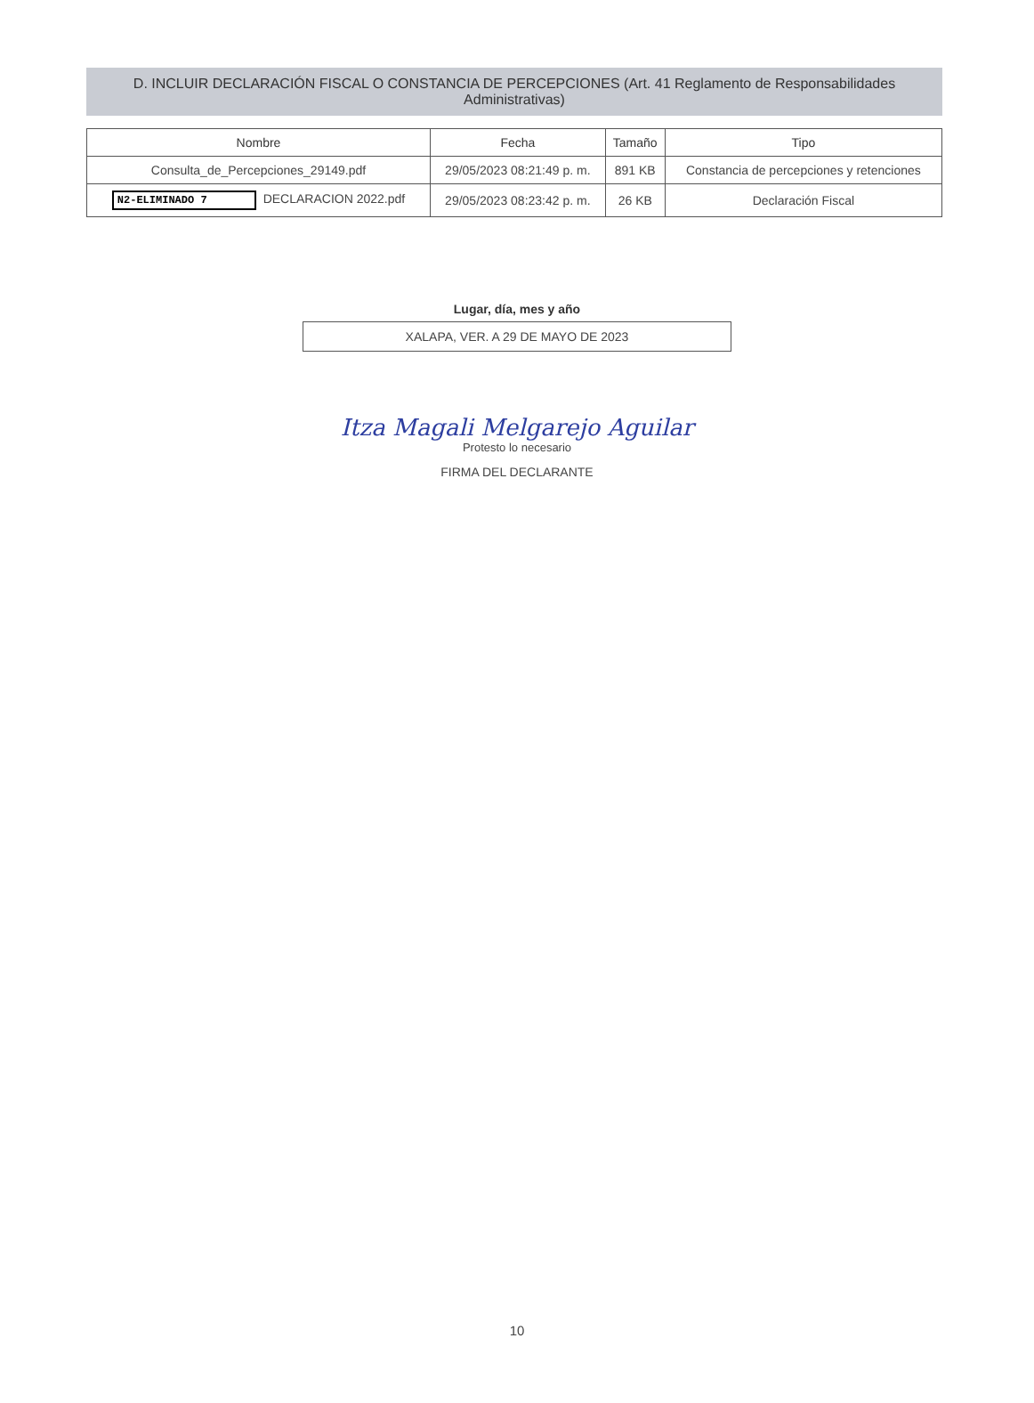D. INCLUIR DECLARACIÓN FISCAL O CONSTANCIA DE PERCEPCIONES (Art. 41 Reglamento de Responsabilidades Administrativas)
| Nombre | Fecha | Tamaño | Tipo |
| --- | --- | --- | --- |
| Consulta_de_Percepciones_29149.pdf | 29/05/2023 08:21:49 p. m. | 891 KB | Constancia de percepciones y retenciones |
| N2-ELIMINADO 7 DECLARACION 2022.pdf | 29/05/2023 08:23:42 p. m. | 26 KB | Declaración Fiscal |
Lugar, día, mes y año
XALAPA, VER. A 29 DE MAYO DE 2023
Itza Magali Melgarejo Aguilar
Protesto lo necesario
FIRMA DEL DECLARANTE
10